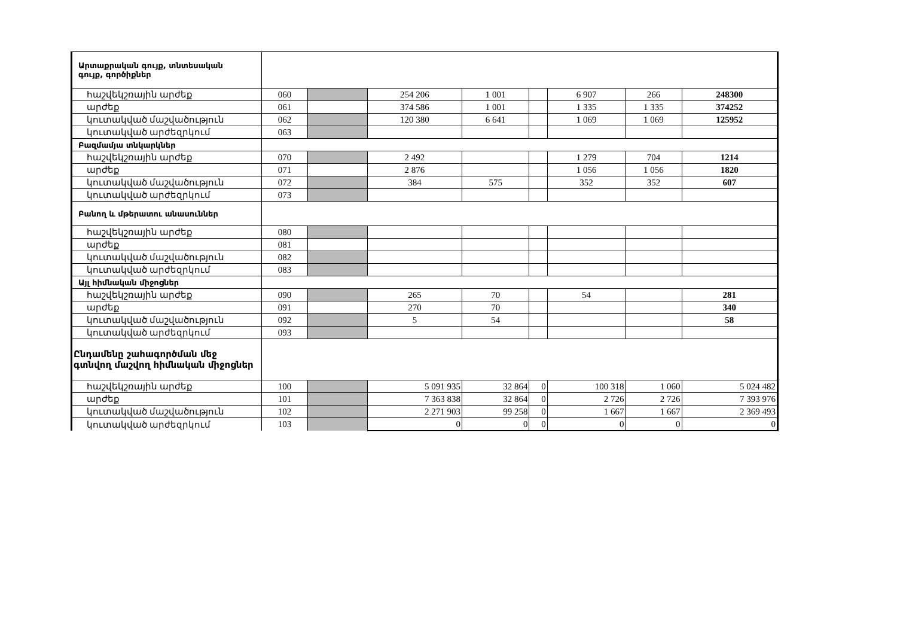| Արտաքրական գույք, տնտեսական գույք, գործիքներ | | | | | | | | |
| հաշվեկշռային արժեք | 060 | | 254 206 | 1 001 | | 6 907 | 266 | 248300 |
| արժեք | 061 | | 374 586 | 1 001 | | 1 335 | 1 335 | 374252 |
| կուտակված մաշվածություն | 062 | | 120 380 | 6 641 | | 1 069 | 1 069 | 125952 |
| կուտակված արժեզրկում | 063 | | | | | | | |
| Բազմամյա տնկարկներ | | | | | | | | |
| հաշվեկշռային արժեք | 070 | | 2 492 | | | 1 279 | 704 | 1214 |
| արժեք | 071 | | 2 876 | | | 1 056 | 1 056 | 1820 |
| կուտակված մաշվածություն | 072 | | 384 | 575 | | 352 | 352 | 607 |
| կուտակված արժեզրկում | 073 | | | | | | | |
| Բանող և մթերատու անասուններ | | | | | | | | |
| հաշվեկշռային արժեք | 080 | | | | | | | |
| արժեք | 081 | | | | | | | |
| կուտակված մաշվածություն | 082 | | | | | | | |
| կուտակված արժեզրկում | 083 | | | | | | | |
| Այլ հիմնական միջոցներ | | | | | | | | |
| հաշվեկշռային արժեք | 090 | | 265 | 70 | | 54 | | 281 |
| արժեք | 091 | | 270 | 70 | | | | 340 |
| կուտակված մաշվածություն | 092 | | 5 | 54 | | | | 58 |
| կուտակված արժեզրկում | 093 | | | | | | | |
| Ընդամենը շահագործման մեջ գտնվող մաշվող հիմնական միջոցներ | | | | | | | | |
| հաշվեկշռային արժեք | 100 | | 5 091 935 | 32 864 | 0 | 100 318 | 1 060 | 5 024 482 |
| արժեք | 101 | | 7 363 838 | 32 864 | 0 | 2 726 | 2 726 | 7 393 976 |
| կուտակված մաշվածություն | 102 | | 2 271 903 | 99 258 | 0 | 1 667 | 1 667 | 2 369 493 |
| կուտակված արժեզրկում | 103 | | 0 | 0 | 0 | 0 | 0 | 0 |